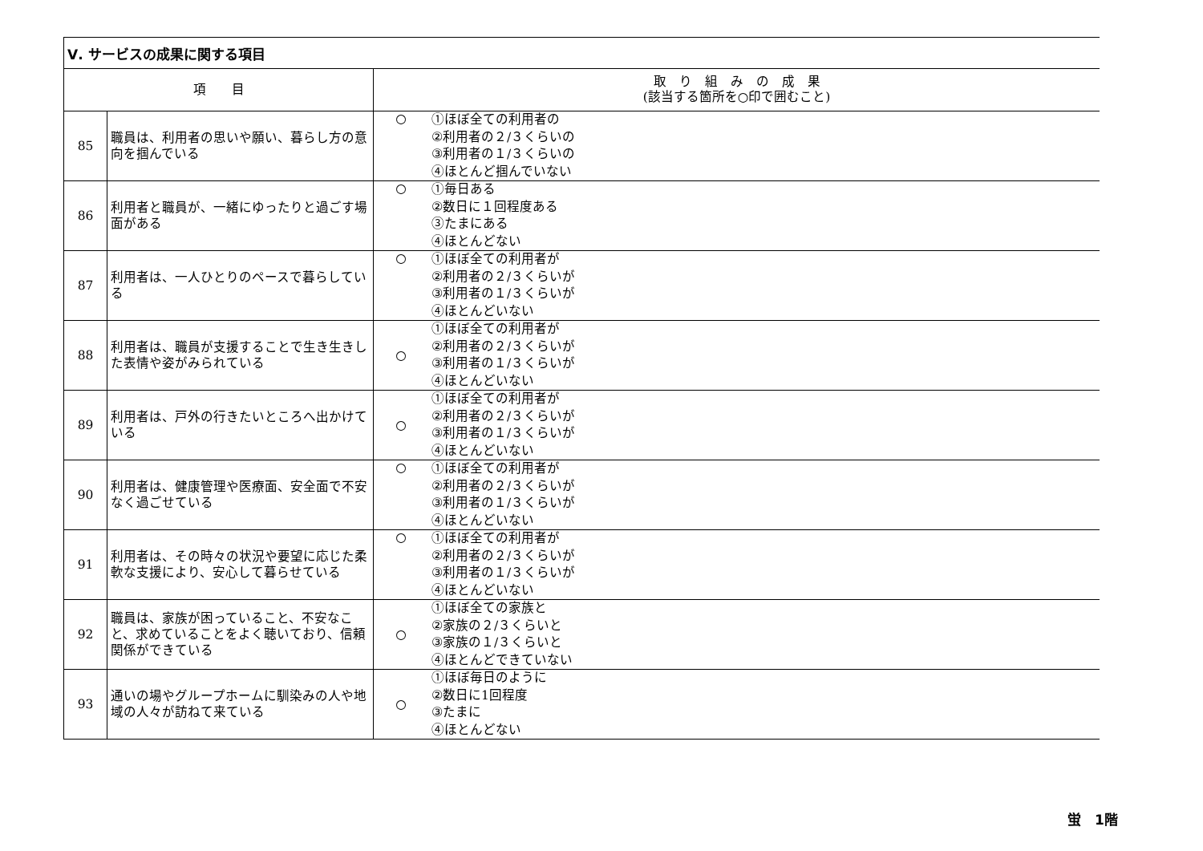| Ⅴ. サービスの成果に関する項目 | | | |
| --- | --- | --- | --- |
| 項 目 | | 取 り 組 み の 成 果 (該当する箇所を○印で囲むこと) | |
| 85 | 職員は、利用者の思いや願い、暮らし方の意向を掴んでいる | ○ | ①ほぼ全ての利用者の ②利用者の２/３くらいの ③利用者の１/３くらいの ④ほとんど掴んでいない |
| 86 | 利用者と職員が、一緒にゆったりと過ごす場面がある | ○ | ①毎日ある ②数日に１回程度ある ③たまにある ④ほとんどない |
| 87 | 利用者は、一人ひとりのペースで暮らしている | ○ | ①ほぼ全ての利用者が ②利用者の２/３くらいが ③利用者の１/３くらいが ④ほとんどいない |
| 88 | 利用者は、職員が支援することで生き生きした表情や姿がみられている | ○ | ①ほぼ全ての利用者が ②利用者の２/３くらいが ③利用者の１/３くらいが ④ほとんどいない |
| 89 | 利用者は、戸外の行きたいところへ出かけている | ○ | ①ほぼ全ての利用者が ②利用者の２/３くらいが ③利用者の１/３くらいが ④ほとんどいない |
| 90 | 利用者は、健康管理や医療面、安全面で不安なく過ごせている | ○ | ①ほぼ全ての利用者が ②利用者の２/３くらいが ③利用者の１/３くらいが ④ほとんどいない |
| 91 | 利用者は、その時々の状況や要望に応じた柔軟な支援により、安心して暮らせている | ○ | ①ほぼ全ての利用者が ②利用者の２/３くらいが ③利用者の１/３くらいが ④ほとんどいない |
| 92 | 職員は、家族が困っていること、不安なこと、求めていることをよく聴いており、信頼関係ができている | ○ | ①ほぼ全ての家族と ②家族の２/３くらいと ③家族の１/３くらいと ④ほとんどできていない |
| 93 | 通いの場やグループホームに馴染みの人や地域の人々が訪ねて来ている | ○ | ①ほぼ毎日のように ②数日に1回程度 ③たまに ④ほとんどない |
蛍　1階